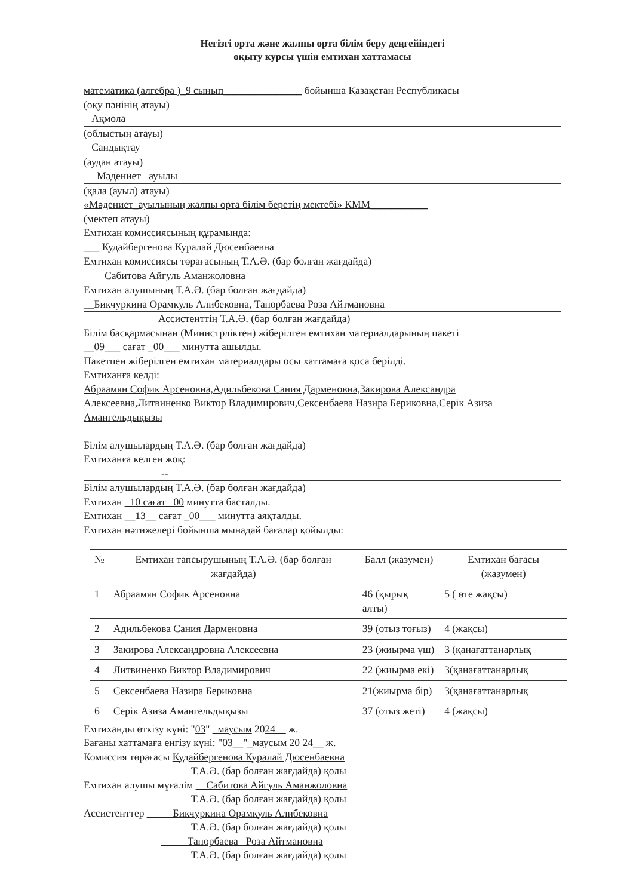Негізгі орта және жалпы орта білім беру деңгейіндегі
оқыту курсы үшін емтихан хаттамасы
математика (алгебра )_9 сынып_______________ бойынша Қазақстан Республикасы
(оқу пәнінің атауы)
Ақмола
(облыстың атауы)
Сандықтау
(аудан атауы)
Мәдениет ауылы
(қала (ауыл) атауы)
«Мәдениет_ауылының жалпы орта білім беретің мектебі» КММ___________
(мектеп атауы)
Емтихан комиссиясының құрамында:
___ Кудайбергенова Куралай Дюсенбаевна
Емтихан комиссиясы төрағасының Т.А.Ә. (бар болған жағдайда)
Сабитова Айгуль Аманжоловна
Емтихан алушының Т.А.Ә. (бар болған жағдайда)
__Бикчуркина Орамкуль Алибековна, Тапорбаева Роза Айтмановна
Ассистенттің Т.А.Ә. (бар болған жағдайда)
Білім басқармасынан (Министрліктен) жіберілген емтихан материалдарының пакеті
__09___ сағат _00___ минутта ашылды.
Пакетпен жіберілген емтихан материалдары осы хаттамаға қоса берілді.
Емтиханға келді:
Абраамян Софик Арсеновна,Адильбекова Сания Дарменовна,Закирова Александра Алексеевна,Литвиненко Виктор Владимирович,Сексенбаева Назира Бериковна,Серік Азиза Амангельдықызы
Білім алушылардың Т.А.Ә. (бар болған жағдайда)
Емтиханға келген жоқ:
--
Білім алушылардың Т.А.Ә. (бар болған жағдайда)
Емтихан _10 сағат _00 минутта басталды.
Емтихан __13__ сағат _00___ минутта аяқталды.
Емтихан нәтижелері бойынша мынадай бағалар қойылды:
| № | Емтихан тапсырушының Т.А.Ә. (бар болған жағдайда) | Балл (жазумен) | Емтихан бағасы (жазумен) |
| --- | --- | --- | --- |
| 1 | Абраамян Софик Арсеновна | 46 (қырық алты) | 5 ( өте жақсы) |
| 2 | Адильбекова Сания Дарменовна | 39 (отыз тоғыз) | 4 (жақсы) |
| 3 | Закирова Александровна Алексеевна | 23 (жиырма үш) | 3 (қанағаттанарлық |
| 4 | Литвиненко Виктор Владимирович | 22 (жиырма екі) | 3(қанағаттанарлық |
| 5 | Сексенбаева Назира Бериковна | 21(жиырма бір) | 3(қанағаттанарлық |
| 6 | Серік Азиза Амангельдықызы | 37 (отыз жеті) | 4 (жақсы) |
Емтиханды өткізу күні: "03" _маусым 2024__ ж.
Бағаны хаттамаға енгізу күні: "03__"_маусым 20 24__ ж.
Комиссия төрағасы Кудайбергенова Куралай Дюсенбаевна
Т.А.Ә. (бар болған жағдайда) қолы
Емтихан алушы мұғалім __Сабитова Айгуль Аманжоловна
Т.А.Ә. (бар болған жағдайда) қолы
Ассистенттер _____Бикчуркина Орамкуль Алибековна
Т.А.Ә. (бар болған жағдайда) қолы
_____Тапорбаева Роза Айтмановна
Т.А.Ә. (бар болған жағдайда) қолы